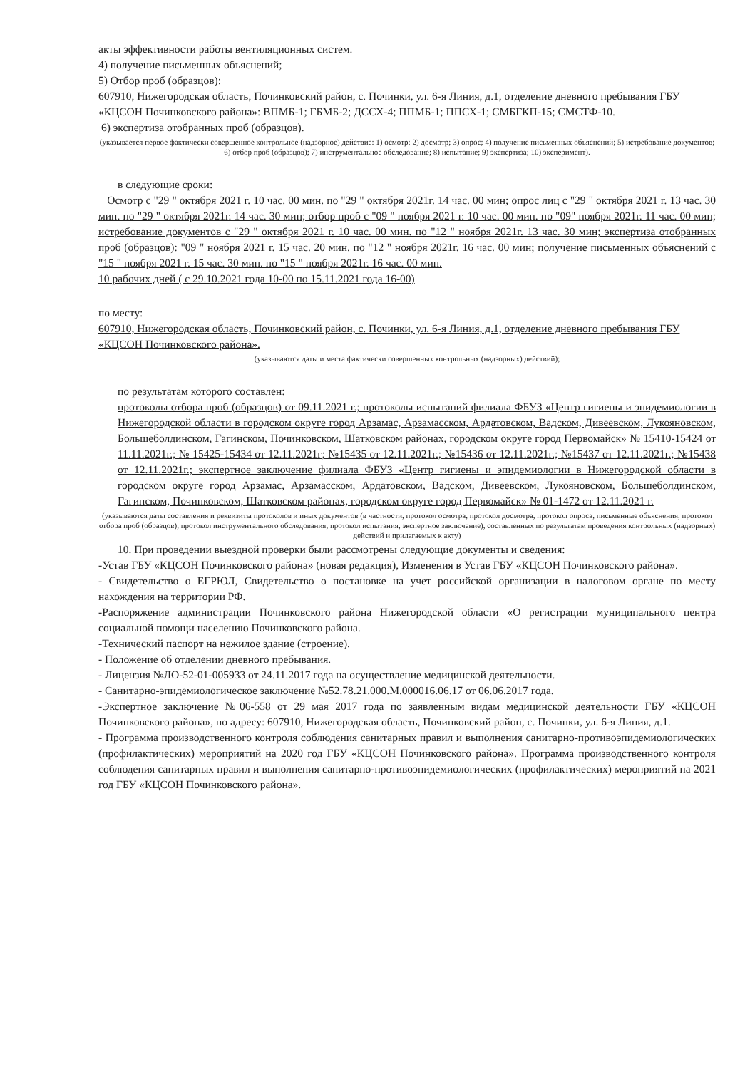акты эффективности работы вентиляционных систем.
4) получение письменных объяснений;
5) Отбор проб (образцов):
607910, Нижегородская область, Починковский район, с. Починки, ул. 6-я Линия, д.1, отделение дневного пребывания ГБУ «КЦСОН Починковского района»: ВПМБ-1; ГБМБ-2; ДССХ-4; ППМБ-1; ППСХ-1; СМБГКП-15; СМСТФ-10.
6) экспертиза отобранных проб (образцов).
(указывается первое фактически совершенное контрольное (надзорное) действие: 1) осмотр; 2) досмотр; 3) опрос; 4) получение письменных объяснений; 5) истребование документов; 6) отбор проб (образцов); 7) инструментальное обследование; 8) испытание; 9) экспертиза; 10) эксперимент).
в следующие сроки:
Осмотр с "29 " октября 2021 г. 10 час. 00 мин. по "29 " октября 2021г. 14 час. 00 мин; опрос лиц с "29 " октября 2021 г. 13 час. 30 мин. по "29 " октября 2021г. 14 час. 30 мин; отбор проб с "09 " ноября 2021 г. 10 час. 00 мин. по "09" ноября 2021г. 11 час. 00 мин; истребование документов с "29 " октября 2021 г. 10 час. 00 мин. по "12 " ноября 2021г. 13 час. 30 мин; экспертиза отобранных проб (образцов): "09 " ноября 2021 г. 15 час. 20 мин. по "12 " ноября 2021г. 16 час. 00 мин; получение письменных объяснений с "15 " ноября 2021 г. 15 час. 30 мин. по "15 " ноября 2021г. 16 час. 00 мин.
10 рабочих дней ( с 29.10.2021 года 10-00 по 15.11.2021 года 16-00)
по месту:
607910, Нижегородская область, Починковский район, с. Починки, ул. 6-я Линия, д.1, отделение дневного пребывания ГБУ «КЦСОН Починковского района».
(указываются даты и места фактически совершенных контрольных (надзорных) действий);
по результатам которого составлен:
протоколы отбора проб (образцов) от 09.11.2021 г.; протоколы испытаний филиала ФБУЗ «Центр гигиены и эпидемиологии в Нижегородской области в городском округе город Арзамас, Арзамасском, Ардатовском, Вадском, Дивеевском, Лукояновском, Большеболдинском, Гагинском, Починковском, Шатковском районах, городском округе город Первомайск» № 15410-15424 от 11.11.2021г.; № 15425-15434 от 12.11.2021г; №15435 от 12.11.2021г.; №15436 от 12.11.2021г.; №15437 от 12.11.2021г.; №15438 от 12.11.2021г.; экспертное заключение филиала ФБУЗ «Центр гигиены и эпидемиологии в Нижегородской области в городском округе город Арзамас, Арзамасском, Ардатовском, Вадском, Дивеевском, Лукояновском, Большеболдинском, Гагинском, Починковском, Шатковском районах, городском округе город Первомайск» № 01-1472 от 12.11.2021 г.
(указываются даты составления и реквизиты протоколов и иных документов (в частности, протокол осмотра, протокол досмотра, протокол опроса, письменные объяснения, протокол отбора проб (образцов), протокол инструментального обследования, протокол испытания, экспертное заключение), составленных по результатам проведения контрольных (надзорных) действий и прилагаемых к акту)
10. При проведении выездной проверки были рассмотрены следующие документы и сведения:
-Устав ГБУ «КЦСОН Починковского района» (новая редакция), Изменения в Устав ГБУ «КЦСОН Починковского района».
- Свидетельство о ЕГРЮЛ, Свидетельство о постановке на учет российской организации в налоговом органе по месту нахождения на территории РФ.
-Распоряжение администрации Починковского района Нижегородской области «О регистрации муниципального центра социальной помощи населению Починковского района.
-Технический паспорт на нежилое здание (строение).
- Положение об отделении дневного пребывания.
- Лицензия №ЛО-52-01-005933 от 24.11.2017 года на осуществление медицинской деятельности.
- Санитарно-эпидемиологическое заключение №52.78.21.000.М.000016.06.17 от 06.06.2017 года.
-Экспертное заключение №06-558 от 29 мая 2017 года по заявленным видам медицинской деятельности ГБУ «КЦСОН Починковского района», по адресу: 607910, Нижегородская область, Починковский район, с. Починки, ул. 6-я Линия, д.1.
- Программа производственного контроля соблюдения санитарных правил и выполнения санитарно-противоэпидемиологических (профилактических) мероприятий на 2020 год ГБУ «КЦСОН Починковского района». Программа производственного контроля соблюдения санитарных правил и выполнения санитарно-противоэпидемиологических (профилактических) мероприятий на 2021 год ГБУ «КЦСОН Починковского района».